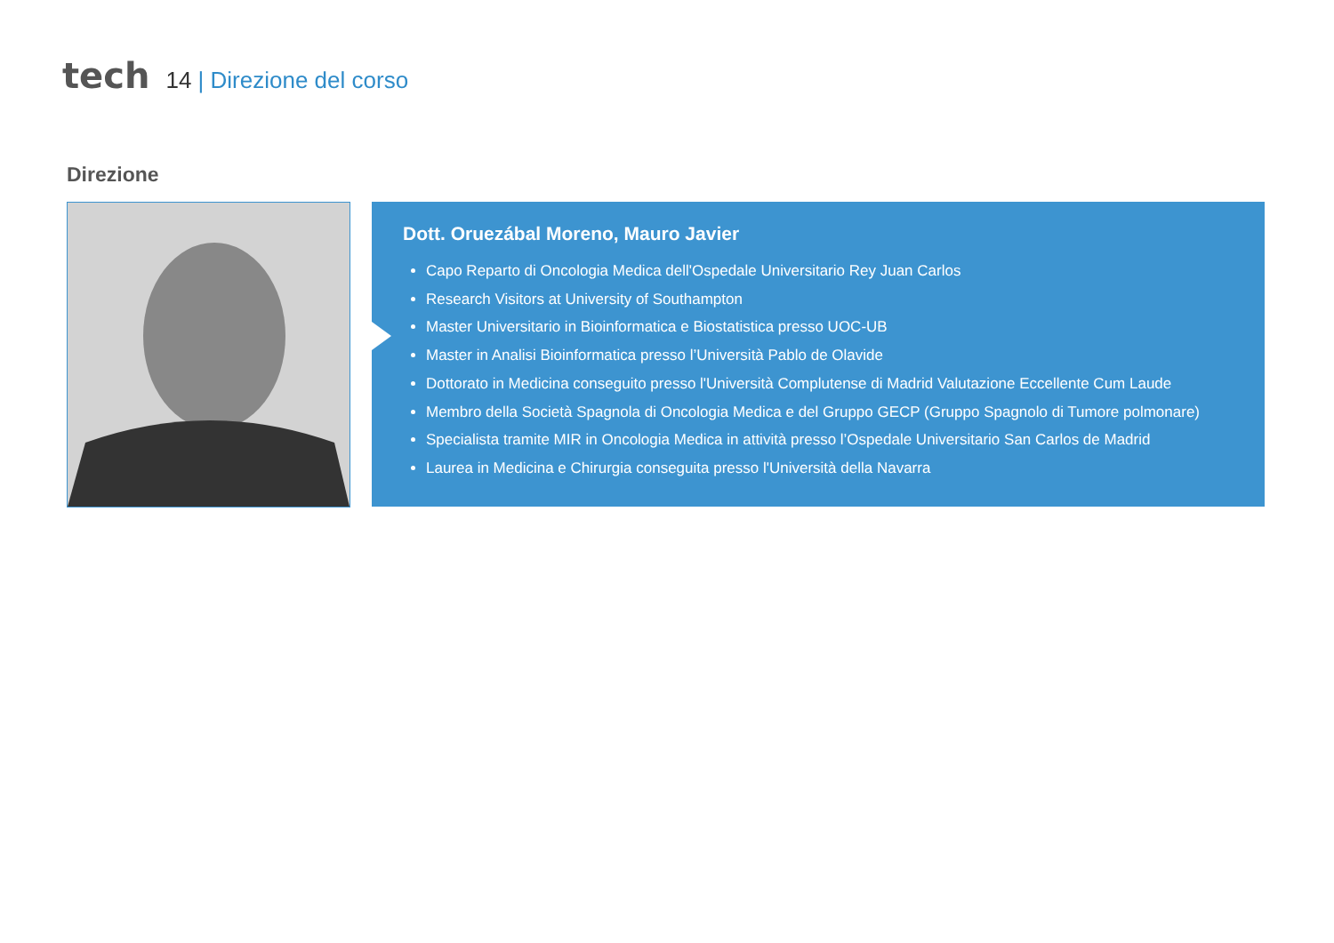tech
14 | Direzione del corso
Direzione
Dott. Oruezábal Moreno, Mauro Javier
Capo Reparto di Oncologia Medica dell'Ospedale Universitario Rey Juan Carlos
Research Visitors at University of Southampton
Master Universitario in Bioinformatica e Biostatistica presso UOC-UB
Master in Analisi Bioinformatica presso l’Università Pablo de Olavide
Dottorato in Medicina conseguito presso l'Università Complutense di Madrid Valutazione Eccellente Cum Laude
Membro della Società Spagnola di Oncologia Medica e del Gruppo GECP (Gruppo Spagnolo di Tumore polmonare)
Specialista tramite MIR in Oncologia Medica in attività presso l’Ospedale Universitario San Carlos de Madrid
Laurea in Medicina e Chirurgia conseguita presso l'Università della Navarra